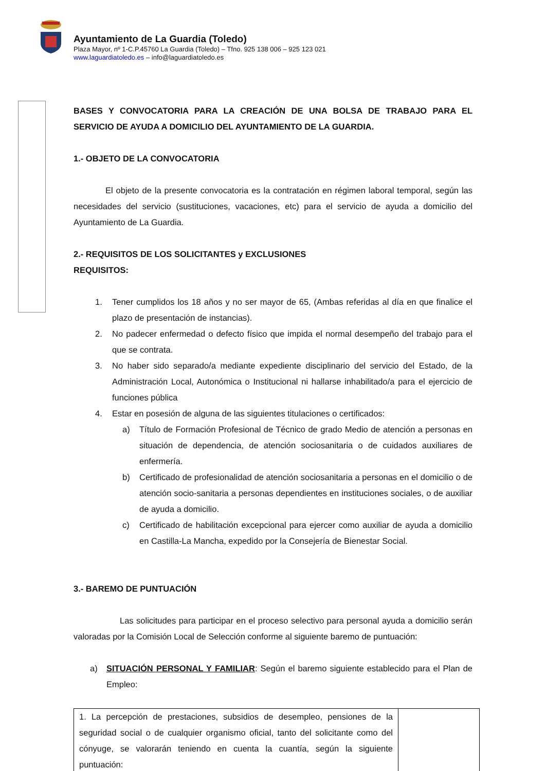Ayuntamiento de La Guardia (Toledo)
Plaza Mayor, nº 1-C.P.45760 La Guardia (Toledo) – Tfno. 925 138 006 – 925 123 021
www.laguardiatoledo.es – info@laguardiatoledo.es
BASES Y CONVOCATORIA PARA LA CREACIÓN DE UNA BOLSA DE TRABAJO PARA EL SERVICIO DE AYUDA A DOMICILIO DEL AYUNTAMIENTO DE LA GUARDIA.
1.- OBJETO DE LA CONVOCATORIA
El objeto de la presente convocatoria es la contratación en régimen laboral temporal, según las necesidades del servicio (sustituciones, vacaciones, etc) para el servicio de ayuda a domicilio del Ayuntamiento de La Guardia.
2.- REQUISITOS DE LOS SOLICITANTES y EXCLUSIONES
REQUISITOS:
1. Tener cumplidos los 18 años y no ser mayor de 65, (Ambas referidas al día en que finalice el plazo de presentación de instancias).
2. No padecer enfermedad o defecto físico que impida el normal desempeño del trabajo para el que se contrata.
3. No haber sido separado/a mediante expediente disciplinario del servicio del Estado, de la Administración Local, Autonómica o Institucional ni hallarse inhabilitado/a para el ejercicio de funciones pública
4. Estar en posesión de alguna de las siguientes titulaciones o certificados:
a) Título de Formación Profesional de Técnico de grado Medio de atención a personas en situación de dependencia, de atención sociosanitaria o de cuidados auxiliares de enfermería.
b) Certificado de profesionalidad de atención sociosanitaria a personas en el domicilio o de atención socio-sanitaria a personas dependientes en instituciones sociales, o de auxiliar de ayuda a domicilio.
c) Certificado de habilitación excepcional para ejercer como auxiliar de ayuda a domicilio en Castilla-La Mancha, expedido por la Consejería de Bienestar Social.
3.- BAREMO DE PUNTUACIÓN
Las solicitudes para participar en el proceso selectivo para personal ayuda a domicilio serán valoradas por la Comisión Local de Selección conforme al siguiente baremo de puntuación:
a) SITUACIÓN PERSONAL Y FAMILIAR: Según el baremo siguiente establecido para el Plan de Empleo:
| 1. La percepción de prestaciones, subsidios de desempleo, pensiones de la seguridad social o de cualquier organismo oficial, tanto del solicitante como del cónyuge, se valorarán teniendo en cuenta la cuantía, según la siguiente puntuación: | |